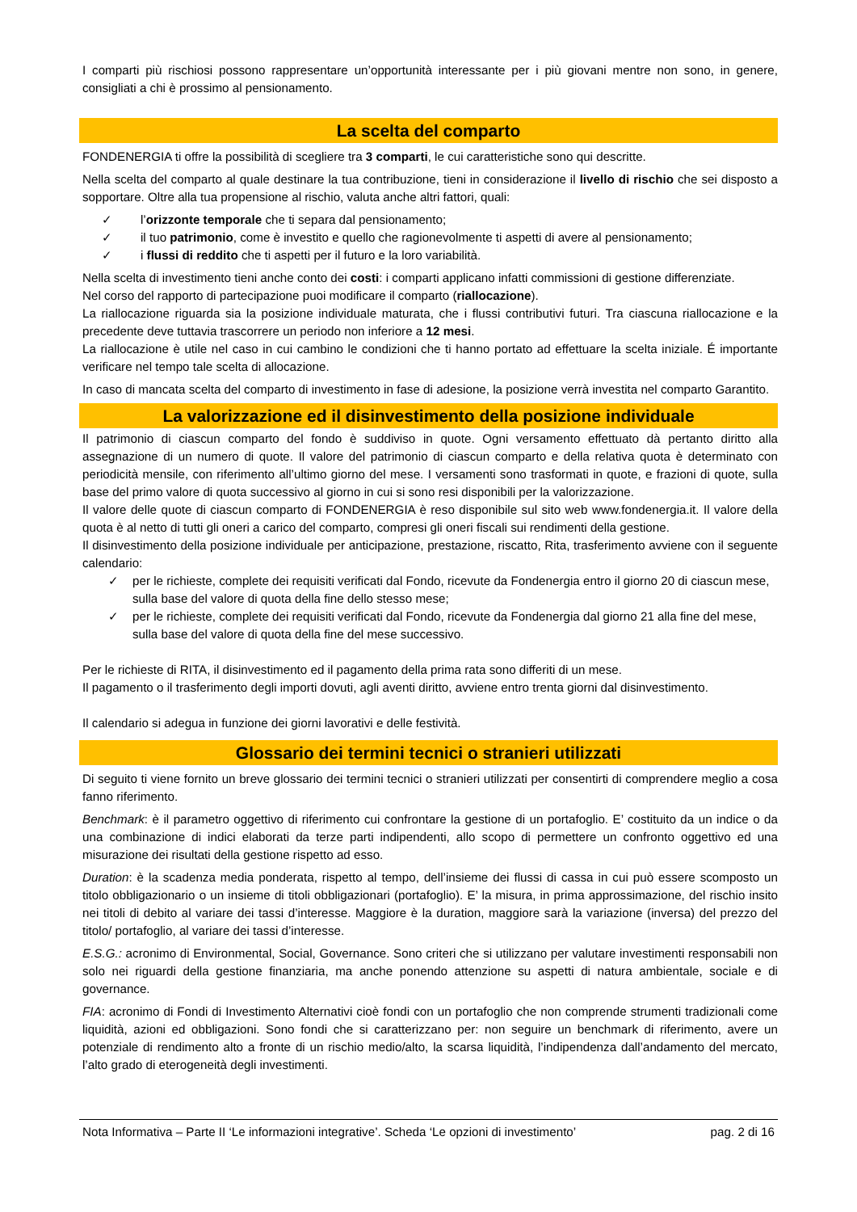I comparti più rischiosi possono rappresentare un’opportunità interessante per i più giovani mentre non sono, in genere, consigliati a chi è prossimo al pensionamento.
La scelta del comparto
FONDENERGIA ti offre la possibilità di scegliere tra 3 comparti, le cui caratteristiche sono qui descritte.
Nella scelta del comparto al quale destinare la tua contribuzione, tieni in considerazione il livello di rischio che sei disposto a sopportare. Oltre alla tua propensione al rischio, valuta anche altri fattori, quali:
✓ l’orizzonte temporale che ti separa dal pensionamento;
✓ il tuo patrimonio, come è investito e quello che ragionevolmente ti aspetti di avere al pensionamento;
✓ i flussi di reddito che ti aspetti per il futuro e la loro variabilità.
Nella scelta di investimento tieni anche conto dei costi: i comparti applicano infatti commissioni di gestione differenziate.
Nel corso del rapporto di partecipazione puoi modificare il comparto (riallocazione).
La riallocazione riguarda sia la posizione individuale maturata, che i flussi contributivi futuri. Tra ciascuna riallocazione e la precedente deve tuttavia trascorrere un periodo non inferiore a 12 mesi.
La riallocazione è utile nel caso in cui cambino le condizioni che ti hanno portato ad effettuare la scelta iniziale. É importante verificare nel tempo tale scelta di allocazione.
In caso di mancata scelta del comparto di investimento in fase di adesione, la posizione verrà investita nel comparto Garantito.
La valorizzazione ed il disinvestimento della posizione individuale
Il patrimonio di ciascun comparto del fondo è suddiviso in quote. Ogni versamento effettuato dà pertanto diritto alla assegnazione di un numero di quote. Il valore del patrimonio di ciascun comparto e della relativa quota è determinato con periodicità mensile, con riferimento all’ultimo giorno del mese. I versamenti sono trasformati in quote, e frazioni di quote, sulla base del primo valore di quota successivo al giorno in cui si sono resi disponibili per la valorizzazione.
Il valore delle quote di ciascun comparto di FONDENERGIA è reso disponibile sul sito web www.fondenergia.it. Il valore della quota è al netto di tutti gli oneri a carico del comparto, compresi gli oneri fiscali sui rendimenti della gestione.
Il disinvestimento della posizione individuale per anticipazione, prestazione, riscatto, Rita, trasferimento avviene con il seguente calendario:
✓ per le richieste, complete dei requisiti verificati dal Fondo, ricevute da Fondenergia entro il giorno 20 di ciascun mese, sulla base del valore di quota della fine dello stesso mese;
✓ per le richieste, complete dei requisiti verificati dal Fondo, ricevute da Fondenergia dal giorno 21 alla fine del mese, sulla base del valore di quota della fine del mese successivo.
Per le richieste di RITA, il disinvestimento ed il pagamento della prima rata sono differiti di un mese.
Il pagamento o il trasferimento degli importi dovuti, agli aventi diritto, avviene entro trenta giorni dal disinvestimento.
Il calendario si adegua in funzione dei giorni lavorativi e delle festività.
Glossario dei termini tecnici o stranieri utilizzati
Di seguito ti viene fornito un breve glossario dei termini tecnici o stranieri utilizzati per consentirti di comprendere meglio a cosa fanno riferimento.
Benchmark: è il parametro oggettivo di riferimento cui confrontare la gestione di un portafoglio. E’ costituito da un indice o da una combinazione di indici elaborati da terze parti indipendenti, allo scopo di permettere un confronto oggettivo ed una misurazione dei risultati della gestione rispetto ad esso.
Duration: è la scadenza media ponderata, rispetto al tempo, dell’insieme dei flussi di cassa in cui può essere scomposto un titolo obbligazionario o un insieme di titoli obbligazionari (portafoglio). E’ la misura, in prima approssimazione, del rischio insito nei titoli di debito al variare dei tassi d’interesse. Maggiore è la duration, maggiore sarà la variazione (inversa) del prezzo del titolo/ portafoglio, al variare dei tassi d’interesse.
E.S.G.: acronimo di Environmental, Social, Governance. Sono criteri che si utilizzano per valutare investimenti responsabili non solo nei riguardi della gestione finanziaria, ma anche ponendo attenzione su aspetti di natura ambientale, sociale e di governance.
FIA: acronimo di Fondi di Investimento Alternativi cioè fondi con un portafoglio che non comprende strumenti tradizionali come liquidità, azioni ed obbligazioni. Sono fondi che si caratterizzano per: non seguire un benchmark di riferimento, avere un potenziale di rendimento alto a fronte di un rischio medio/alto, la scarsa liquidità, l’indipendenza dall’andamento del mercato, l’alto grado di eterogeneità degli investimenti.
Nota Informativa – Parte II ‘Le informazioni integrative’. Scheda ‘Le opzioni di investimento’ pag. 2 di 16